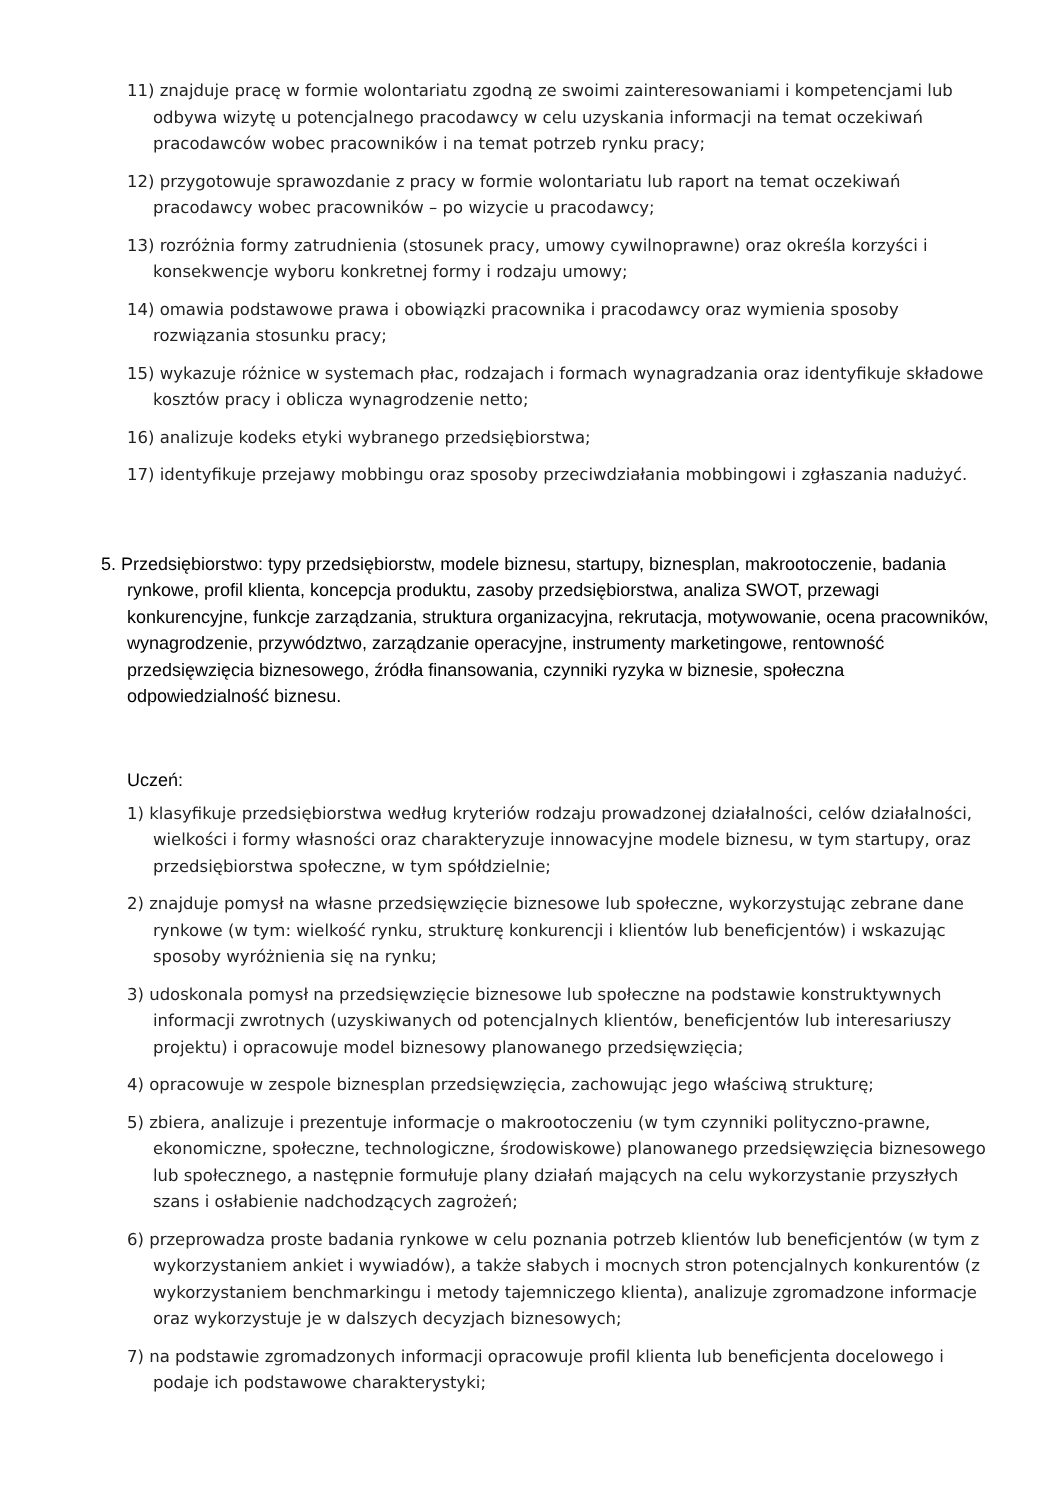11) znajduje pracę w formie wolontariatu zgodną ze swoimi zainteresowaniami i kompetencjami lub odbywa wizytę u potencjalnego pracodawcy w celu uzyskania informacji na temat oczekiwań pracodawców wobec pracowników i na temat potrzeb rynku pracy;
12) przygotowuje sprawozdanie z pracy w formie wolontariatu lub raport na temat oczekiwań pracodawcy wobec pracowników – po wizycie u pracodawcy;
13) rozróżnia formy zatrudnienia (stosunek pracy, umowy cywilnoprawne) oraz określa korzyści i konsekwencje wyboru konkretnej formy i rodzaju umowy;
14) omawia podstawowe prawa i obowiązki pracownika i pracodawcy oraz wymienia sposoby rozwiązania stosunku pracy;
15) wykazuje różnice w systemach płac, rodzajach i formach wynagradzania oraz identyfikuje składowe kosztów pracy i oblicza wynagrodzenie netto;
16) analizuje kodeks etyki wybranego przedsiębiorstwa;
17) identyfikuje przejawy mobbingu oraz sposoby przeciwdziałania mobbingowi i zgłaszania nadużyć.
5. Przedsiębiorstwo: typy przedsiębiorstw, modele biznesu, startupy, biznesplan, makrootoczenie, badania rynkowe, profil klienta, koncepcja produktu, zasoby przedsiębiorstwa, analiza SWOT, przewagi konkurencyjne, funkcje zarządzania, struktura organizacyjna, rekrutacja, motywowanie, ocena pracowników, wynagrodzenie, przywództwo, zarządzanie operacyjne, instrumenty marketingowe, rentowność przedsięwzięcia biznesowego, źródła finansowania, czynniki ryzyka w biznesie, społeczna odpowiedzialność biznesu.
Uczeń:
1) klasyfikuje przedsiębiorstwa według kryteriów rodzaju prowadzonej działalności, celów działalności, wielkości i formy własności oraz charakteryzuje innowacyjne modele biznesu, w tym startupy, oraz przedsiębiorstwa społeczne, w tym spółdzielnie;
2) znajduje pomysł na własne przedsięwzięcie biznesowe lub społeczne, wykorzystując zebrane dane rynkowe (w tym: wielkość rynku, strukturę konkurencji i klientów lub beneficjentów) i wskazując sposoby wyróżnienia się na rynku;
3) udoskonala pomysł na przedsięwzięcie biznesowe lub społeczne na podstawie konstruktywnych informacji zwrotnych (uzyskiwanych od potencjalnych klientów, beneficjentów lub interesariuszy projektu) i opracowuje model biznesowy planowanego przedsięwzięcia;
4) opracowuje w zespole biznesplan przedsięwzięcia, zachowując jego właściwą strukturę;
5) zbiera, analizuje i prezentuje informacje o makrootoczeniu (w tym czynniki polityczno-prawne, ekonomiczne, społeczne, technologiczne, środowiskowe) planowanego przedsięwzięcia biznesowego lub społecznego, a następnie formułuje plany działań mających na celu wykorzystanie przyszłych szans i osłabienie nadchodzących zagrożeń;
6) przeprowadza proste badania rynkowe w celu poznania potrzeb klientów lub beneficjentów (w tym z wykorzystaniem ankiet i wywiadów), a także słabych i mocnych stron potencjalnych konkurentów (z wykorzystaniem benchmarkingu i metody tajemniczego klienta), analizuje zgromadzone informacje oraz wykorzystuje je w dalszych decyzjach biznesowych;
7) na podstawie zgromadzonych informacji opracowuje profil klienta lub beneficjenta docelowego i podaje ich podstawowe charakterystyki;